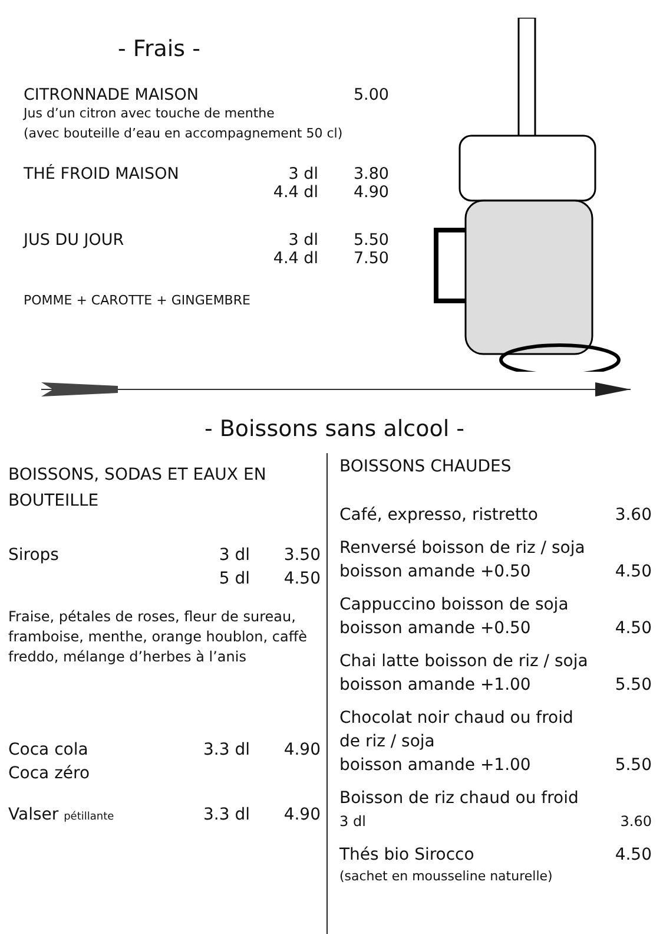- Frais -
CITRONNADE MAISON 5.00
Jus d’un citron avec touche de menthe
(avec bouteille d’eau en accompagnement 50 cl)
THÉ FROID MAISON 3 dl 3.80
4.4 dl 4.90
JUS DU JOUR 3 dl 5.50
4.4 dl 7.50
POMME + CAROTTE + GINGEMBRE
- Boissons sans alcool -
BOISSONS, SODAS ET EAUX EN BOUTEILLE
Sirops 3 dl 3.50
5 dl 4.50
Fraise, pétales de roses, fleur de sureau, framboise, menthe, orange houblon, caffè freddo, mélange d’herbes à l’anis
Coca cola 3.3 dl 4.90
Coca zéro
Valser pétillante 3.3 dl 4.90
BOISSONS CHAUDES
Café, expresso, ristretto 3.60
Renversé boisson de riz / soja
boisson amande +0.50 4.50
Cappuccino boisson de soja
boisson amande +0.50 4.50
Chai latte boisson de riz / soja
boisson amande +1.00 5.50
Chocolat noir chaud ou froid
de riz / soja
boisson amande +1.00 5.50
Boisson de riz chaud ou froid
3 dl 3.60
Thés bio Sirocco 4.50
(sachet en mousseline naturelle)